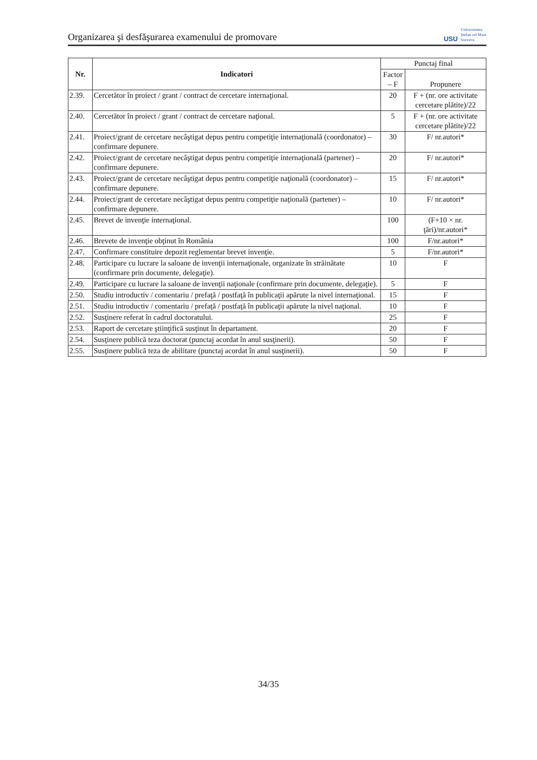Organizarea şi desfăşurarea examenului de promovare
USU
Universitatea
Ştefan cel Mare
Suceava
| Nr. | Indicatori | Punctaj final | |
| --- | --- | --- | --- |
| | | Factor – F | Propunere |
| 2.39. | Cercetător în proiect / grant / contract de cercetare internaţional. | 20 | F + (nr. ore activitate cercetare plătite)/22 |
| 2.40. | Cercetător în proiect / grant / contract de cercetare naţional. | 5 | F + (nr. ore activitate cercetare plătite)/22 |
| 2.41. | Proiect/grant de cercetare necâştigat depus pentru competiţie internaţională (coordonator) – confirmare depunere. | 30 | F/ nr.autori* |
| 2.42. | Proiect/grant de cercetare necâştigat depus pentru competiţie internaţională (partener) – confirmare depunere. | 20 | F/ nr.autori* |
| 2.43. | Proiect/grant de cercetare necâştigat depus pentru competiţie naţională (coordonator) – confirmare depunere. | 15 | F/ nr.autori* |
| 2.44. | Proiect/grant de cercetare necâştigat depus pentru competiţie naţională (partener) – confirmare depunere. | 10 | F/ nr.autori* |
| 2.45. | Brevet de invenţie internaţional. | 100 | (F+10 × nr. ţări)/nr.autori* |
| 2.46. | Brevete de invenţie obţinut în România | 100 | F/nr.autori* |
| 2.47. | Confirmare constituire depozit reglementar brevet invenţie. | 5 | F/nr.autori* |
| 2.48. | Participare cu lucrare la saloane de invenţii internaţionale, organizate în străinătate (confirmare prin documente, delegaţie). | 10 | F |
| 2.49. | Participare cu lucrare la saloane de invenţii naţionale (confirmare prin documente, delegaţie). | 5 | F |
| 2.50. | Studiu introductiv / comentariu / prefaţă / postfaţă în publicaţii apărute la nivel internaţional. | 15 | F |
| 2.51. | Studiu introductiv / comentariu / prefaţă / postfaţă în publicaţii apărute la nivel naţional. | 10 | F |
| 2.52. | Susţinere referat în cadrul doctoratului. | 25 | F |
| 2.53. | Raport de cercetare ştiinţifică susţinut în departament. | 20 | F |
| 2.54. | Susţinere publică teza doctorat (punctaj acordat în anul susţinerii). | 50 | F |
| 2.55. | Susţinere publică teza de abilitare (punctaj acordat în anul susţinerii). | 50 | F |
34/35